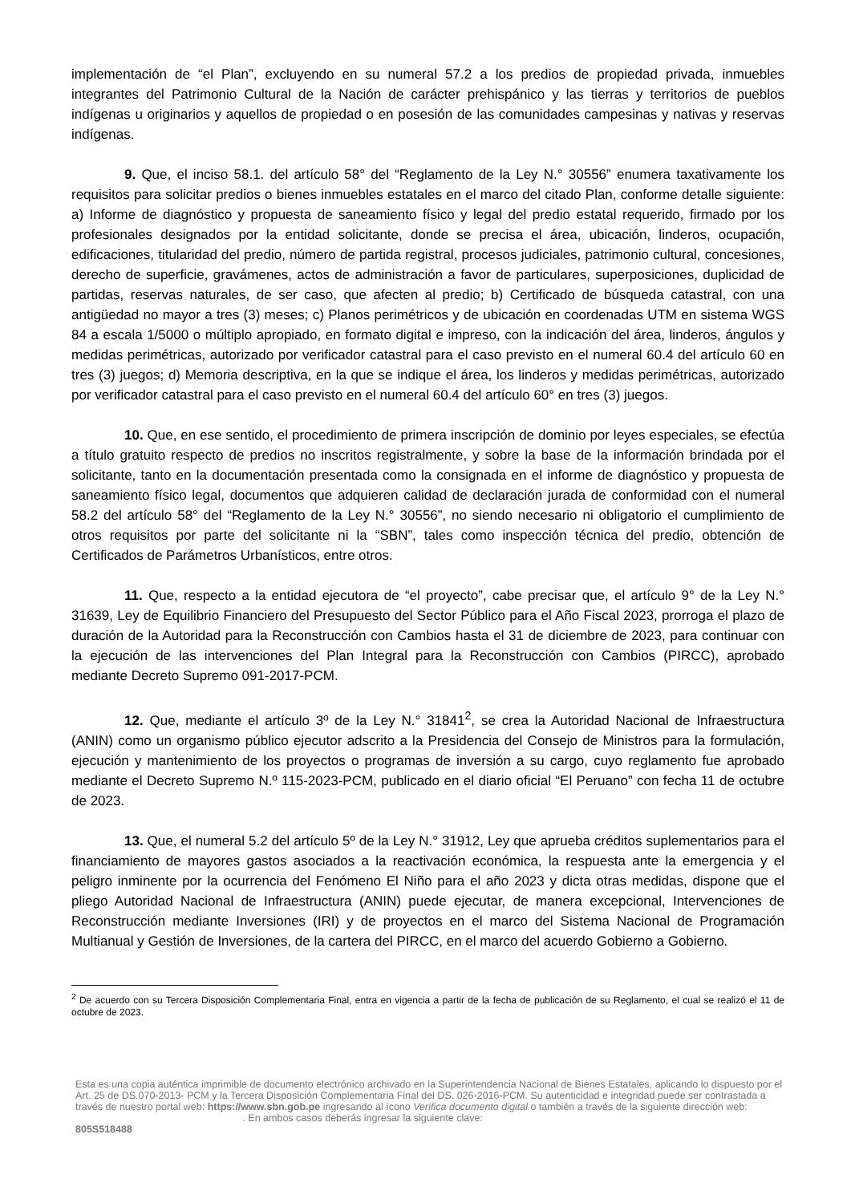implementación de “el Plan”, excluyendo en su numeral 57.2 a los predios de propiedad privada, inmuebles integrantes del Patrimonio Cultural de la Nación de carácter prehispánico y las tierras y territorios de pueblos indígenas u originarios y aquellos de propiedad o en posesión de las comunidades campesinas y nativas y reservas indígenas.
9. Que, el inciso 58.1. del artículo 58° del “Reglamento de la Ley N.° 30556” enumera taxativamente los requisitos para solicitar predios o bienes inmuebles estatales en el marco del citado Plan, conforme detalle siguiente: a) Informe de diagnóstico y propuesta de saneamiento físico y legal del predio estatal requerido, firmado por los profesionales designados por la entidad solicitante, donde se precisa el área, ubicación, linderos, ocupación, edificaciones, titularidad del predio, número de partida registral, procesos judiciales, patrimonio cultural, concesiones, derecho de superficie, gravámenes, actos de administración a favor de particulares, superposiciones, duplicidad de partidas, reservas naturales, de ser caso, que afecten al predio; b) Certificado de búsqueda catastral, con una antigüedad no mayor a tres (3) meses; c) Planos perimétricos y de ubicación en coordenadas UTM en sistema WGS 84 a escala 1/5000 o múltiplo apropiado, en formato digital e impreso, con la indicación del área, linderos, ángulos y medidas perimétricas, autorizado por verificador catastral para el caso previsto en el numeral 60.4 del artículo 60 en tres (3) juegos; d) Memoria descriptiva, en la que se indique el área, los linderos y medidas perimétricas, autorizado por verificador catastral para el caso previsto en el numeral 60.4 del artículo 60° en tres (3) juegos.
10. Que, en ese sentido, el procedimiento de primera inscripción de dominio por leyes especiales, se efectúa a título gratuito respecto de predios no inscritos registralmente, y sobre la base de la información brindada por el solicitante, tanto en la documentación presentada como la consignada en el informe de diagnóstico y propuesta de saneamiento físico legal, documentos que adquieren calidad de declaración jurada de conformidad con el numeral 58.2 del artículo 58° del “Reglamento de la Ley N.° 30556”, no siendo necesario ni obligatorio el cumplimiento de otros requisitos por parte del solicitante ni la “SBN”, tales como inspección técnica del predio, obtención de Certificados de Parámetros Urbanísticos, entre otros.
11. Que, respecto a la entidad ejecutora de “el proyecto”, cabe precisar que, el artículo 9° de la Ley N.° 31639, Ley de Equilibrio Financiero del Presupuesto del Sector Público para el Año Fiscal 2023, prorroga el plazo de duración de la Autoridad para la Reconstrucción con Cambios hasta el 31 de diciembre de 2023, para continuar con la ejecución de las intervenciones del Plan Integral para la Reconstrucción con Cambios (PIRCC), aprobado mediante Decreto Supremo 091-2017-PCM.
12. Que, mediante el artículo 3º de la Ley N.° 31841<sup>2</sup>, se crea la Autoridad Nacional de Infraestructura (ANIN) como un organismo público ejecutor adscrito a la Presidencia del Consejo de Ministros para la formulación, ejecución y mantenimiento de los proyectos o programas de inversión a su cargo, cuyo reglamento fue aprobado mediante el Decreto Supremo N.º 115-2023-PCM, publicado en el diario oficial “El Peruano” con fecha 11 de octubre de 2023.
13. Que, el numeral 5.2 del artículo 5º de la Ley N.° 31912, Ley que aprueba créditos suplementarios para el financiamiento de mayores gastos asociados a la reactivación económica, la respuesta ante la emergencia y el peligro inminente por la ocurrencia del Fenómeno El Niño para el año 2023 y dicta otras medidas, dispone que el pliego Autoridad Nacional de Infraestructura (ANIN) puede ejecutar, de manera excepcional, Intervenciones de Reconstrucción mediante Inversiones (IRI) y de proyectos en el marco del Sistema Nacional de Programación Multianual y Gestión de Inversiones, de la cartera del PIRCC, en el marco del acuerdo Gobierno a Gobierno.
<sup>2</sup> De acuerdo con su Tercera Disposición Complementaria Final, entra en vigencia a partir de la fecha de publicación de su Reglamento, el cual se realizó el 11 de octubre de 2023.
Esta es una copia auténtica imprimible de documento electrónico archivado en la Superintendencia Nacional de Bienes Estatales, aplicando lo dispuesto por el Art. 25 de DS.070-2013- PCM y la Tercera Disposición Complementaria Final del DS. 026-2016-PCM. Su autenticidad e integridad puede ser contrastada a través de nuestro portal web: https://www.sbn.gob.pe ingresando al ícono Verifica documento digital o también a través de la siguiente dirección web: . En ambos casos deberás ingresar la siguiente clave:
805S518488